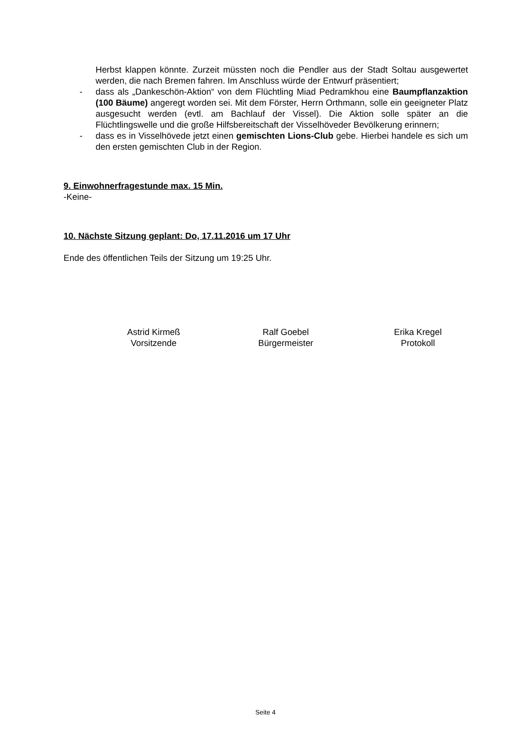Herbst klappen könnte. Zurzeit müssten noch die Pendler aus der Stadt Soltau ausgewertet werden, die nach Bremen fahren. Im Anschluss würde der Entwurf präsentiert;
- dass als „Dankeschön-Aktion“ von dem Flüchtling Miad Pedramkhou eine Baumpflanzaktion (100 Bäume) angeregt worden sei. Mit dem Förster, Herrn Orthmann, solle ein geeigneter Platz ausgesucht werden (evtl. am Bachlauf der Vissel). Die Aktion solle später an die Flüchtlingswelle und die große Hilfsbereitschaft der Visselhöveder Bevölkerung erinnern;
- dass es in Visselhövede jetzt einen gemischten Lions-Club gebe. Hierbei handele es sich um den ersten gemischten Club in der Region.
9. Einwohnerfragestunde max. 15 Min.
-Keine-
10. Nächste Sitzung geplant: Do, 17.11.2016 um 17 Uhr
Ende des öffentlichen Teils der Sitzung um 19:25 Uhr.
Astrid Kirmeß
Vorsitzende
Ralf Goebel
Bürgermeister
Erika Kregel
Protokoll
Seite 4